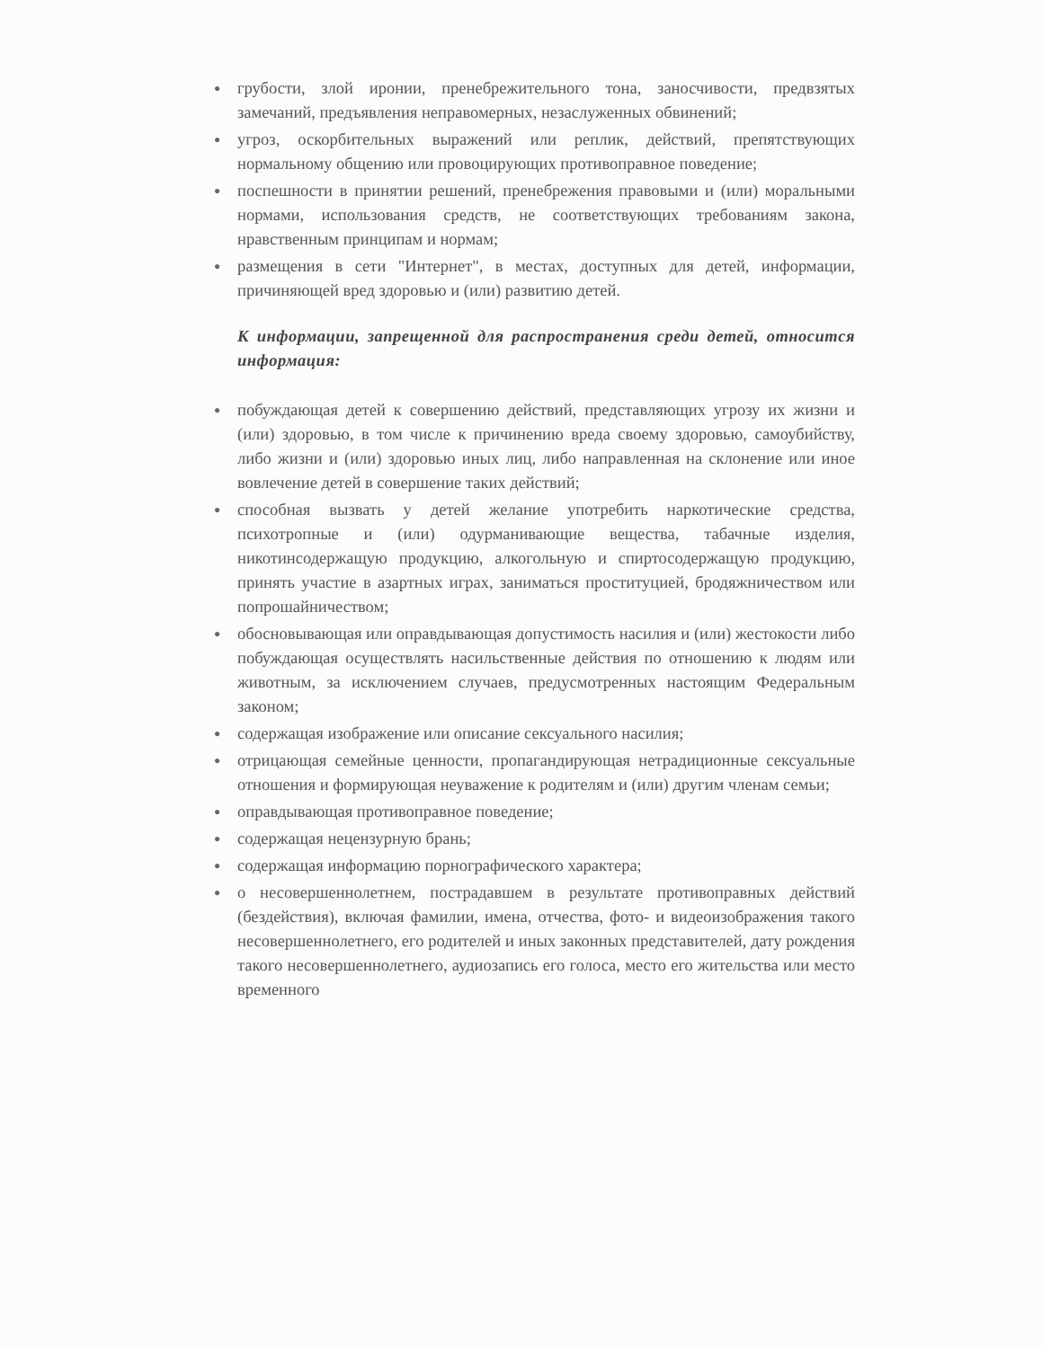● грубости, злой иронии, пренебрежительного тона, заносчивости, предвзятых замечаний, предъявления неправомерных, незаслуженных обвинений;
● угроз, оскорбительных выражений или реплик, действий, препятствующих нормальному общению или провоцирующих противоправное поведение;
● поспешности в принятии решений, пренебрежения правовыми и (или) моральными нормами, использования средств, не соответствующих требованиям закона, нравственным принципам и нормам;
● размещения в сети "Интернет", в местах, доступных для детей, информации, причиняющей вред здоровью и (или) развитию детей.
К информации, запрещенной для распространения среди детей, относится информация:
● побуждающая детей к совершению действий, представляющих угрозу их жизни и (или) здоровью, в том числе к причинению вреда своему здоровью, самоубийству, либо жизни и (или) здоровью иных лиц, либо направленная на склонение или иное вовлечение детей в совершение таких действий;
● способная вызвать у детей желание употребить наркотические средства, психотропные и (или) одурманивающие вещества, табачные изделия, никотинсодержащую продукцию, алкогольную и спиртосодержащую продукцию, принять участие в азартных играх, заниматься проституцией, бродяжничеством или попрошайничеством;
● обосновывающая или оправдывающая допустимость насилия и (или) жестокости либо побуждающая осуществлять насильственные действия по отношению к людям или животным, за исключением случаев, предусмотренных настоящим Федеральным законом;
● содержащая изображение или описание сексуального насилия;
● отрицающая семейные ценности, пропагандирующая нетрадиционные сексуальные отношения и формирующая неуважение к родителям и (или) другим членам семьи;
● оправдывающая противоправное поведение;
● содержащая нецензурную брань;
● содержащая информацию порнографического характера;
● о несовершеннолетнем, пострадавшем в результате противоправных действий (бездействия), включая фамилии, имена, отчества, фото- и видеоизображения такого несовершеннолетнего, его родителей и иных законных представителей, дату рождения такого несовершеннолетнего, аудиозапись его голоса, место его жительства или место временного